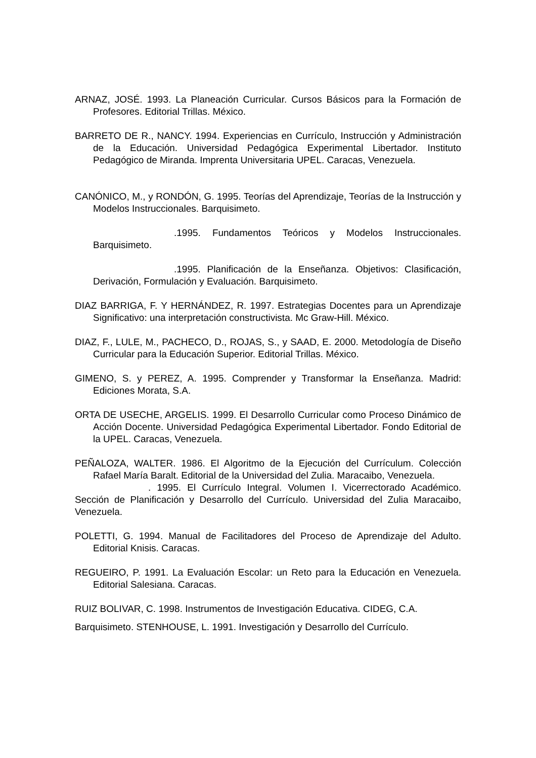ARNAZ, JOSÉ. 1993. La Planeación Curricular. Cursos Básicos para la Formación de Profesores. Editorial Trillas. México.
BARRETO DE R., NANCY. 1994. Experiencias en Currículo, Instrucción y Administración de la Educación. Universidad Pedagógica Experimental Libertador. Instituto Pedagógico de Miranda. Imprenta Universitaria UPEL. Caracas, Venezuela.
CANÓNICO, M., y RONDÓN, G. 1995. Teorías del Aprendizaje, Teorías de la Instrucción y Modelos Instruccionales. Barquisimeto.
.1995. Fundamentos Teóricos y Modelos Instruccionales. Barquisimeto.
.1995. Planificación de la Enseñanza. Objetivos: Clasificación, Derivación, Formulación y Evaluación. Barquisimeto.
DIAZ BARRIGA, F. Y HERNÁNDEZ, R. 1997. Estrategias Docentes para un Aprendizaje Significativo: una interpretación constructivista. Mc Graw-Hill. México.
DIAZ, F., LULE, M., PACHECO, D., ROJAS, S., y SAAD, E. 2000. Metodología de Diseño Curricular para la Educación Superior. Editorial Trillas. México.
GIMENO, S. y PEREZ, A. 1995. Comprender y Transformar la Enseñanza. Madrid: Ediciones Morata, S.A.
ORTA DE USECHE, ARGELIS. 1999. El Desarrollo Curricular como Proceso Dinámico de Acción Docente. Universidad Pedagógica Experimental Libertador. Fondo Editorial de la UPEL. Caracas, Venezuela.
PEÑALOZA, WALTER. 1986. El Algoritmo de la Ejecución del Currículum. Colección Rafael María Baralt. Editorial de la Universidad del Zulia. Maracaibo, Venezuela.
. 1995. El Currículo Integral. Volumen I. Vicerrectorado Académico. Sección de Planificación y Desarrollo del Currículo. Universidad del Zulia Maracaibo, Venezuela.
POLETTI, G. 1994. Manual de Facilitadores del Proceso de Aprendizaje del Adulto. Editorial Knisis. Caracas.
REGUEIRO, P. 1991. La Evaluación Escolar: un Reto para la Educación en Venezuela. Editorial Salesiana. Caracas.
RUIZ BOLIVAR, C. 1998. Instrumentos de Investigación Educativa. CIDEG, C.A.
Barquisimeto. STENHOUSE, L. 1991. Investigación y Desarrollo del Currículo.